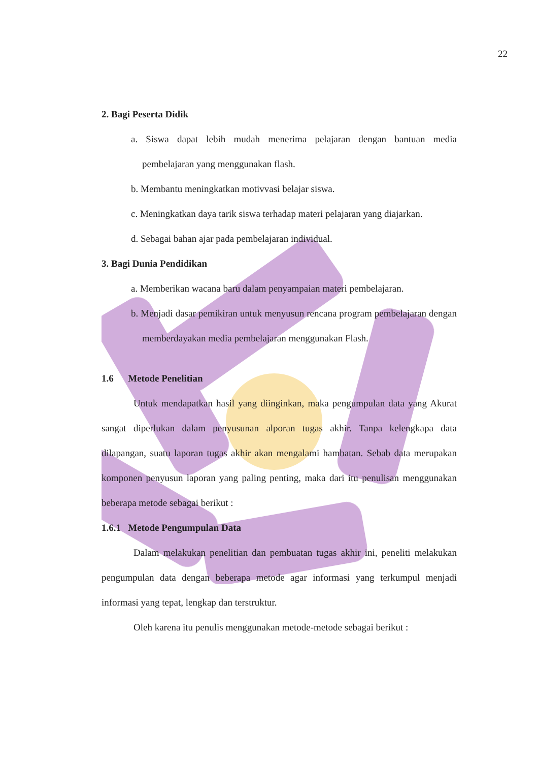22
2. Bagi Peserta Didik
a. Siswa dapat lebih mudah menerima pelajaran dengan bantuan media pembelajaran yang menggunakan flash.
b. Membantu meningkatkan motivvasi belajar siswa.
c. Meningkatkan daya tarik siswa terhadap materi pelajaran yang diajarkan.
d. Sebagai bahan ajar pada pembelajaran individual.
3. Bagi Dunia Pendidikan
a. Memberikan wacana baru dalam penyampaian materi pembelajaran.
b. Menjadi dasar pemikiran untuk menyusun rencana program pembelajaran dengan memberdayakan media pembelajaran menggunakan Flash.
1.6 Metode Penelitian
Untuk mendapatkan hasil yang diinginkan, maka pengumpulan data yang Akurat sangat diperlukan dalam penyusunan alporan tugas akhir. Tanpa kelengkapa data dilapangan, suatu laporan tugas akhir akan mengalami hambatan. Sebab data merupakan komponen penyusun laporan yang paling penting, maka dari itu penulisan menggunakan beberapa metode sebagai berikut :
1.6.1 Metode Pengumpulan Data
Dalam melakukan penelitian dan pembuatan tugas akhir ini, peneliti melakukan pengumpulan data dengan beberapa metode agar informasi yang terkumpul menjadi informasi yang tepat, lengkap dan terstruktur.
Oleh karena itu penulis menggunakan metode-metode sebagai berikut :